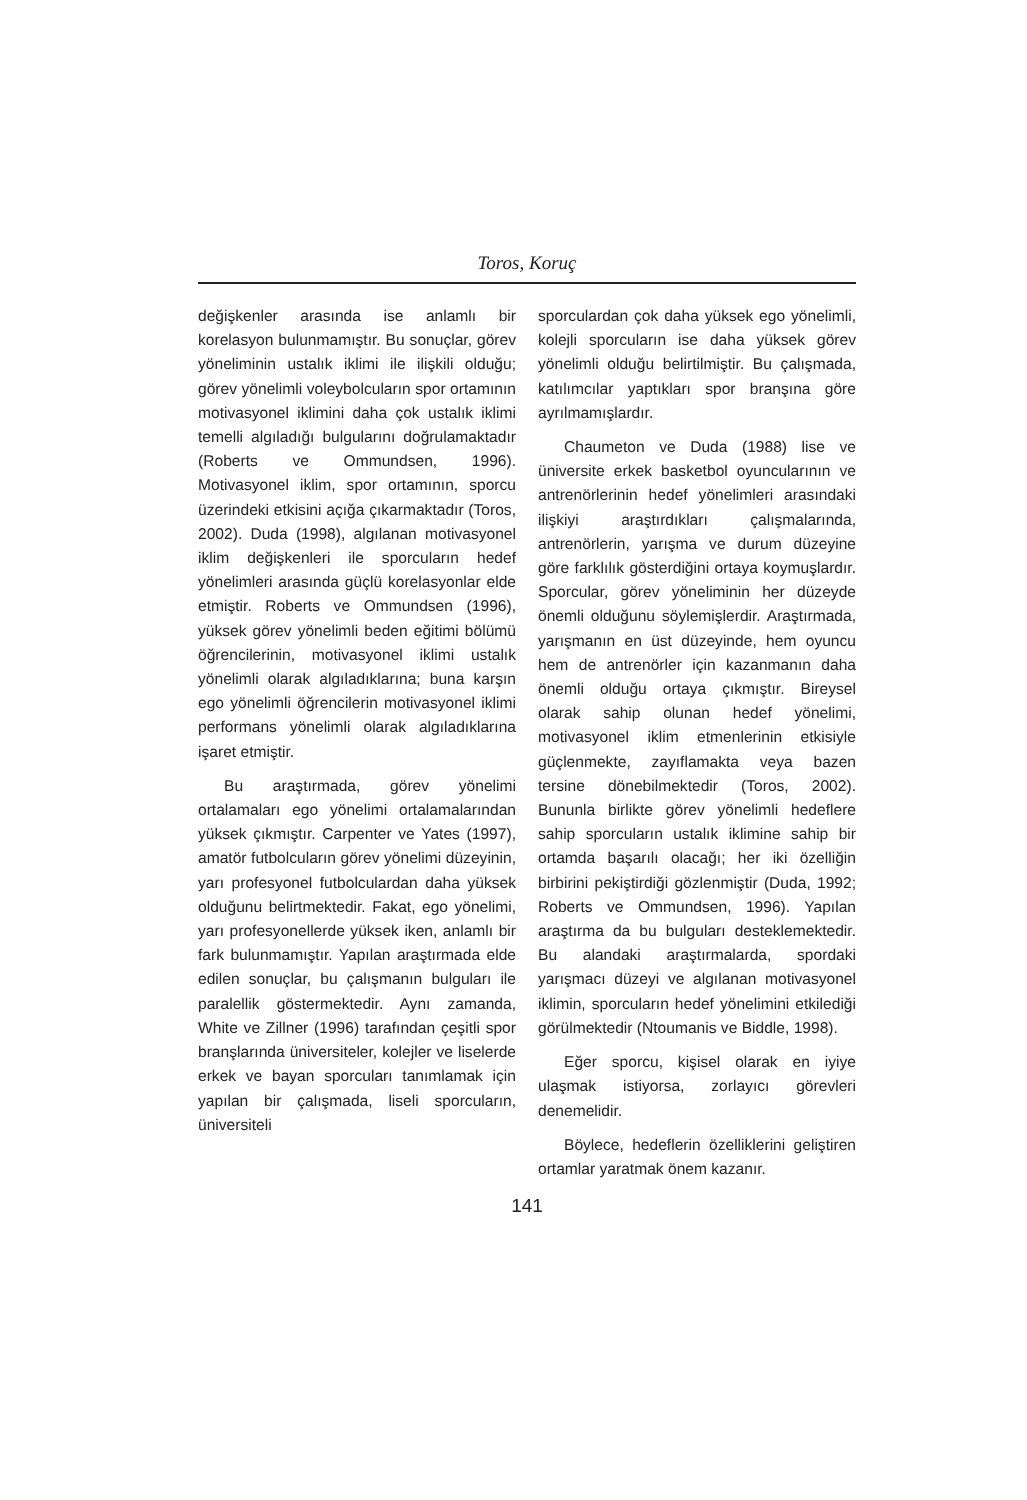Toros, Koruç
değişkenler arasında ise anlamlı bir korelasyon bulunmamıştır. Bu sonuçlar, görev yöneliminin ustalık iklimi ile ilişkili olduğu; görev yönelimli voleybolcuların spor ortamının motivasyonel iklimini daha çok ustalık iklimi temelli algıladığı bulgularını doğrulamaktadır (Roberts ve Ommundsen, 1996). Motivasyonel iklim, spor ortamının, sporcu üzerindeki etkisini açığa çıkarmaktadır (Toros, 2002). Duda (1998), algılanan motivasyonel iklim değişkenleri ile sporcuların hedef yönelimleri arasında güçlü korelasyonlar elde etmiştir. Roberts ve Ommundsen (1996), yüksek görev yönelimli beden eğitimi bölümü öğrencilerinin, motivasyonel iklimi ustalık yönelimli olarak algıladıklarına; buna karşın ego yönelimli öğrencilerin motivasyonel iklimi performans yönelimli olarak algıladıklarına işaret etmiştir.
Bu araştırmada, görev yönelimi ortalamaları ego yönelimi ortalamalarından yüksek çıkmıştır. Carpenter ve Yates (1997), amatör futbolcuların görev yönelimi düzeyinin, yarı profesyonel futbolculardan daha yüksek olduğunu belirtmektedir. Fakat, ego yönelimi, yarı profesyonellerde yüksek iken, anlamlı bir fark bulunmamıştır. Yapılan araştırmada elde edilen sonuçlar, bu çalışmanın bulguları ile paralellik göstermektedir. Aynı zamanda, White ve Zillner (1996) tarafından çeşitli spor branşlarında üniversiteler, kolejler ve liselerde erkek ve bayan sporcuları tanımlamak için yapılan bir çalışmada, liseli sporcuların, üniversiteli
sporculardan çok daha yüksek ego yönelimli, kolejli sporcuların ise daha yüksek görev yönelimli olduğu belirtilmiştir. Bu çalışmada, katılımcılar yaptıkları spor branşına göre ayrılmamışlardır.
Chaumeton ve Duda (1988) lise ve üniversite erkek basketbol oyuncularının ve antrenörlerinin hedef yönelimleri arasındaki ilişkiyi araştırdıkları çalışmalarında, antrenörlerin, yarışma ve durum düzeyine göre farklılık gösterdiğini ortaya koymuşlardır. Sporcular, görev yöneliminin her düzeyde önemli olduğunu söylemişlerdir. Araştırmada, yarışmanın en üst düzeyinde, hem oyuncu hem de antrenörler için kazanmanın daha önemli olduğu ortaya çıkmıştır. Bireysel olarak sahip olunan hedef yönelimi, motivasyonel iklim etmenlerinin etkisiyle güçlenmekte, zayıflamakta veya bazen tersine dönebilmektedir (Toros, 2002). Bununla birlikte görev yönelimli hedeflere sahip sporcuların ustalık iklimine sahip bir ortamda başarılı olacağı; her iki özelliğin birbirini pekiştirdiği gözlenmiştir (Duda, 1992; Roberts ve Ommundsen, 1996). Yapılan araştırma da bu bulguları desteklemektedir. Bu alandaki araştırmalarda, spordaki yarışmacı düzeyi ve algılanan motivasyonel iklimin, sporcuların hedef yönelimini etkilediği görülmektedir (Ntoumanis ve Biddle, 1998).
Eğer sporcu, kişisel olarak en iyiye ulaşmak istiyorsa, zorlayıcı görevleri denemelidir.
Böylece, hedeflerin özelliklerini geliştiren ortamlar yaratmak önem kazanır.
141